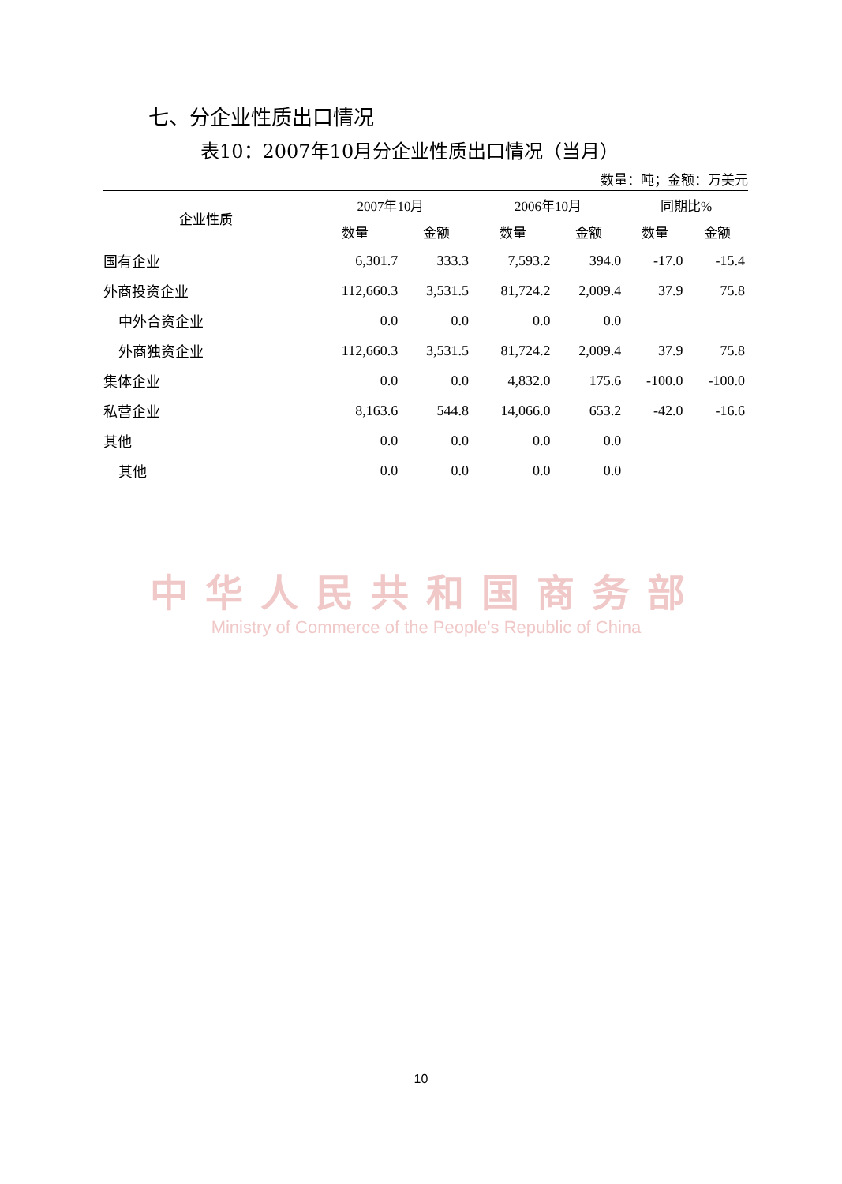七、分企业性质出口情况
表10：2007年10月分企业性质出口情况（当月）
数量：吨；金额：万美元
| 企业性质 | 2007年10月 | | 2006年10月 | | 同期比% | |
| --- | --- | --- | --- | --- | --- | --- |
| | 数量 | 金额 | 数量 | 金额 | 数量 | 金额 |
| 国有企业 | 6,301.7 | 333.3 | 7,593.2 | 394.0 | -17.0 | -15.4 |
| 外商投资企业 | 112,660.3 | 3,531.5 | 81,724.2 | 2,009.4 | 37.9 | 75.8 |
| 中外合资企业 | 0.0 | 0.0 | 0.0 | 0.0 | | |
| 外商独资企业 | 112,660.3 | 3,531.5 | 81,724.2 | 2,009.4 | 37.9 | 75.8 |
| 集体企业 | 0.0 | 0.0 | 4,832.0 | 175.6 | -100.0 | -100.0 |
| 私营企业 | 8,163.6 | 544.8 | 14,066.0 | 653.2 | -42.0 | -16.6 |
| 其他 | 0.0 | 0.0 | 0.0 | 0.0 | | |
| 其他 | 0.0 | 0.0 | 0.0 | 0.0 | | |
中华人民共和国商务部
Ministry of Commerce of the People's Republic of China
10